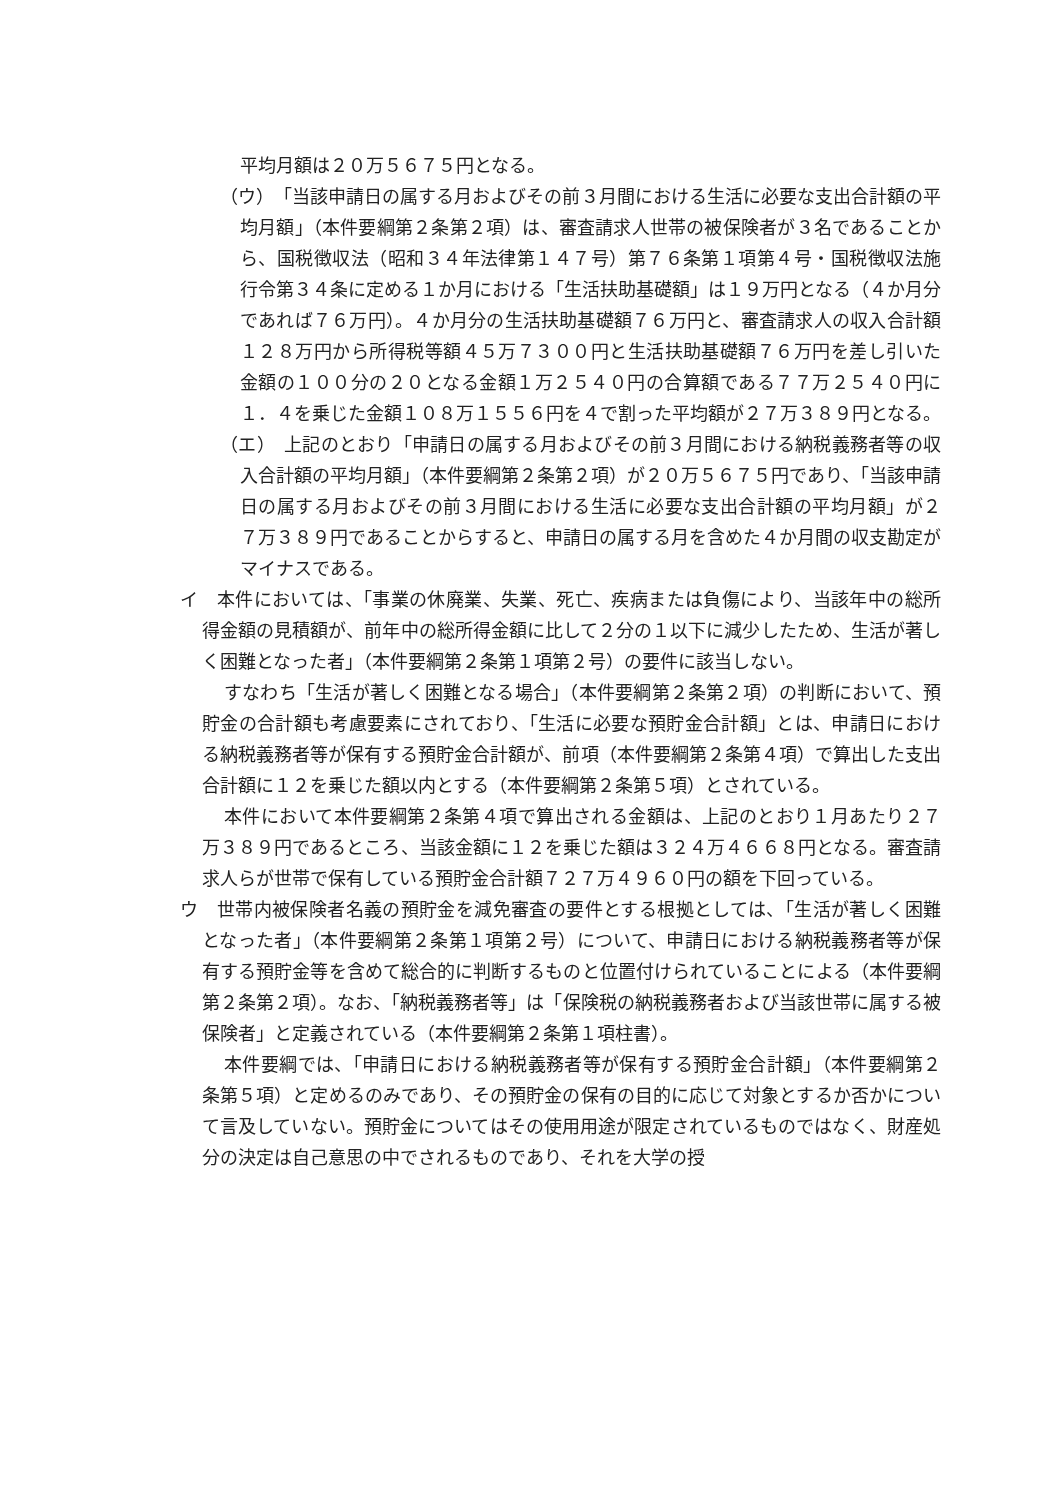平均月額は２０万５６７５円となる。
（ウ）　「当該申請日の属する月およびその前３月間における生活に必要な支出合計額の平均月額」（本件要綱第２条第２項）は、審査請求人世帯の被保険者が３名であることから、国税徴収法（昭和３４年法律第１４７号）第７６条第１項第４号・国税徴収法施行令第３４条に定める１か月における「生活扶助基礎額」は１９万円となる（４か月分であれば７６万円）。４か月分の生活扶助基礎額７６万円と、審査請求人の収入合計額１２８万円から所得税等額４５万７３００円と生活扶助基礎額７６万円を差し引いた金額の１００分の２０となる金額１万２５４０円の合算額である７７万２５４０円に１．４を乗じた金額１０８万１５５６円を４で割った平均額が２７万３８９円となる。
（エ）　上記のとおり「申請日の属する月およびその前３月間における納税義務者等の収入合計額の平均月額」（本件要綱第２条第２項）が２０万５６７５円であり、「当該申請日の属する月およびその前３月間における生活に必要な支出合計額の平均月額」が２７万３８９円であることからすると、申請日の属する月を含めた４か月間の収支勘定がマイナスである。
イ　本件においては、「事業の休廃業、失業、死亡、疾病または負傷により、当該年中の総所得金額の見積額が、前年中の総所得金額に比して２分の１以下に減少したため、生活が著しく困難となった者」（本件要綱第２条第１項第２号）の要件に該当しない。
すなわち「生活が著しく困難となる場合」（本件要綱第２条第２項）の判断において、預貯金の合計額も考慮要素にされており、「生活に必要な預貯金合計額」とは、申請日における納税義務者等が保有する預貯金合計額が、前項（本件要綱第２条第４項）で算出した支出合計額に１２を乗じた額以内とする（本件要綱第２条第５項）とされている。
本件において本件要綱第２条第４項で算出される金額は、上記のとおり１月あたり２７万３８９円であるところ、当該金額に１２を乗じた額は３２４万４６６８円となる。審査請求人らが世帯で保有している預貯金合計額７２７万４９６０円の額を下回っている。
ウ　世帯内被保険者名義の預貯金を減免審査の要件とする根拠としては、「生活が著しく困難となった者」（本件要綱第２条第１項第２号）について、申請日における納税義務者等が保有する預貯金等を含めて総合的に判断するものと位置付けられていることによる（本件要綱第２条第２項）。なお、「納税義務者等」は「保険税の納税義務者および当該世帯に属する被保険者」と定義されている（本件要綱第２条第１項柱書）。
本件要綱では、「申請日における納税義務者等が保有する預貯金合計額」（本件要綱第２条第５項）と定めるのみであり、その預貯金の保有の目的に応じて対象とするか否かについて言及していない。預貯金についてはその使用用途が限定されているものではなく、財産処分の決定は自己意思の中でされるものであり、それを大学の授